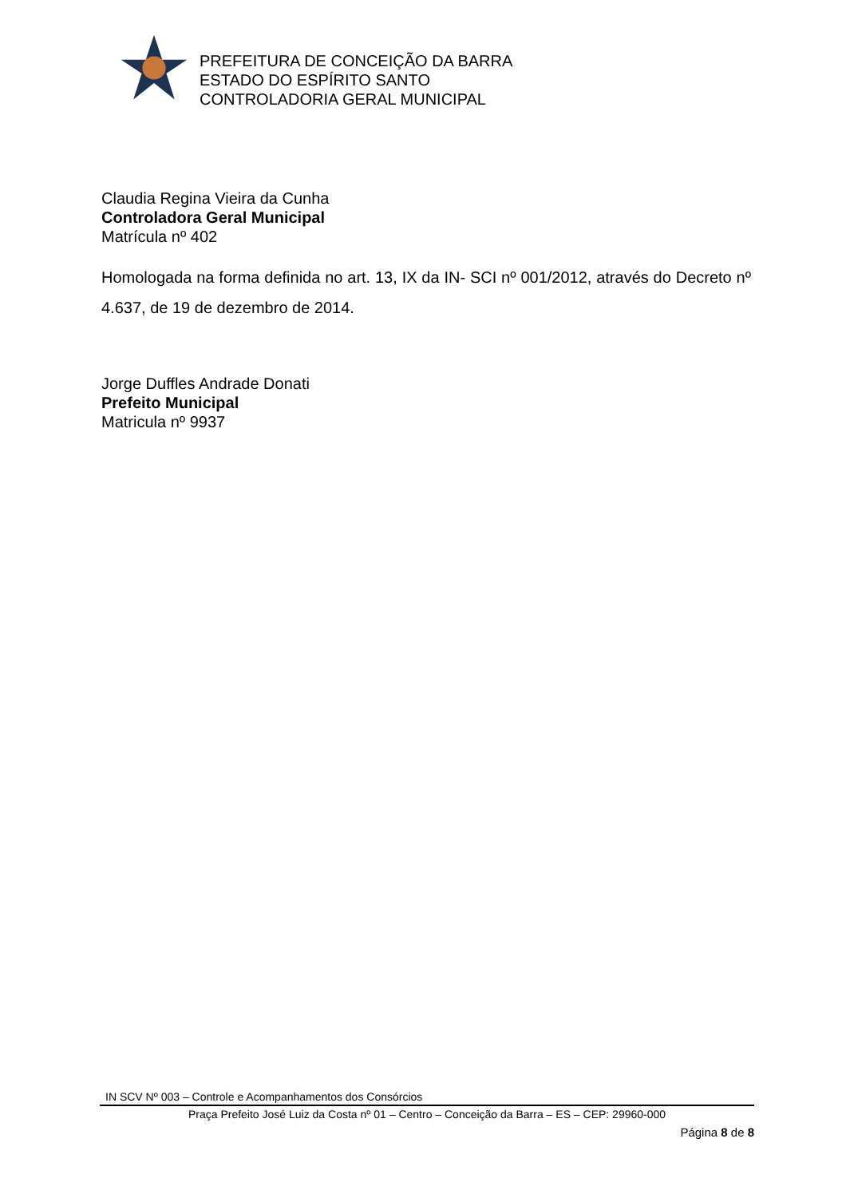PREFEITURA DE CONCEIÇÃO DA BARRA
ESTADO DO ESPÍRITO SANTO
CONTROLADORIA GERAL MUNICIPAL
Claudia Regina Vieira da Cunha
Controladora Geral Municipal
Matrícula nº 402
Homologada na forma definida no art. 13, IX da IN- SCI nº 001/2012, através do Decreto nº 4.637, de 19 de dezembro de 2014.
Jorge Duffles Andrade Donati
Prefeito Municipal
Matricula nº 9937
IN SCV Nº 003 – Controle e Acompanhamentos dos Consórcios
Praça Prefeito José Luiz da Costa nº 01 – Centro – Conceição da Barra – ES – CEP: 29960-000
Página 8 de 8